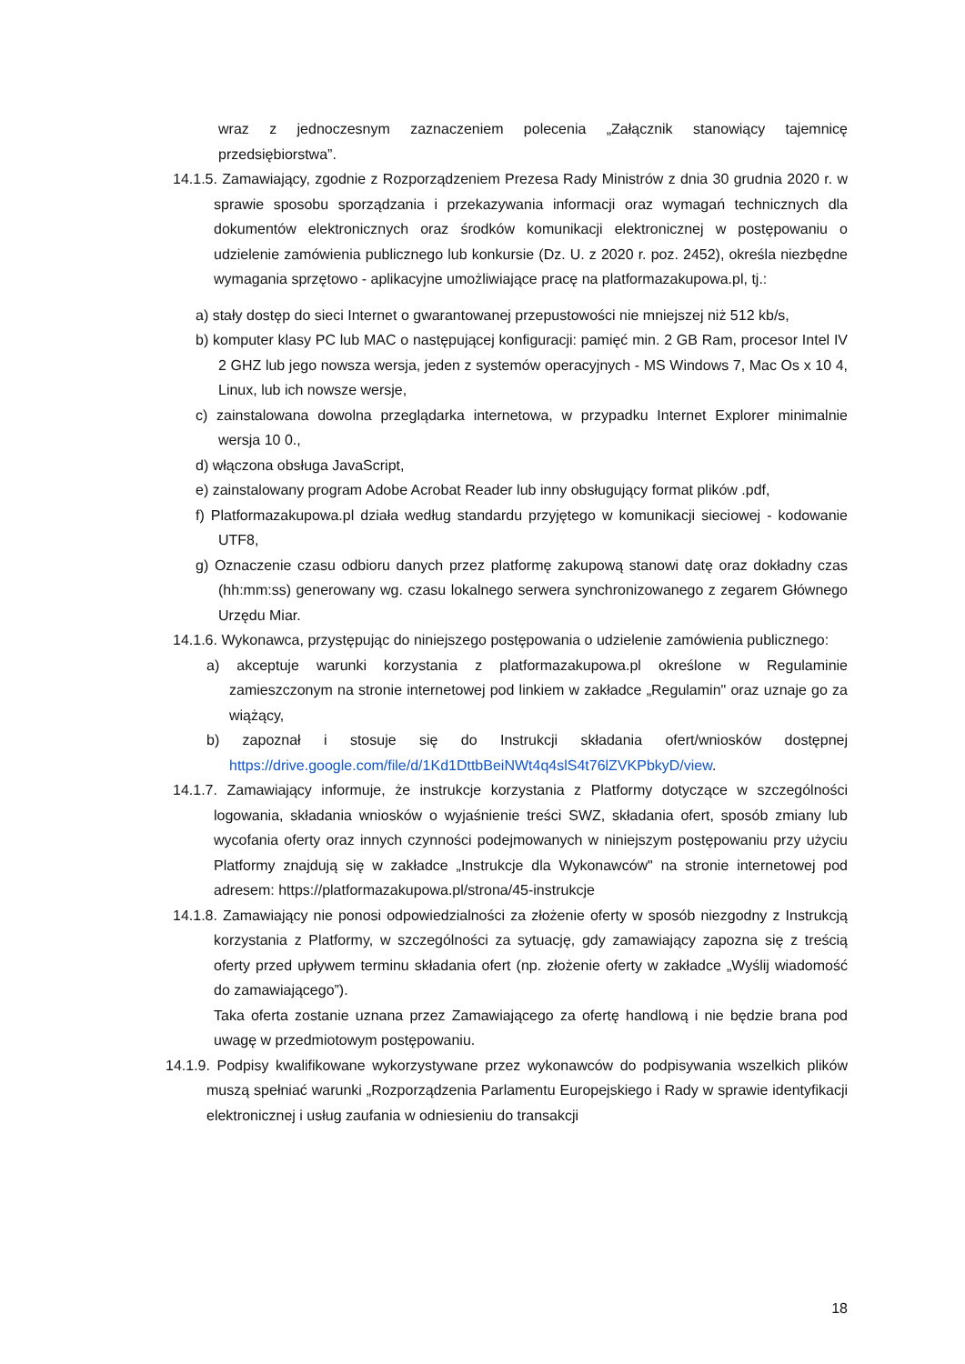wraz z jednoczesnym zaznaczeniem polecenia „Załącznik stanowiący tajemnicę przedsiębiorstwa”.
14.1.5. Zamawiający, zgodnie z Rozporządzeniem Prezesa Rady Ministrów z dnia 30 grudnia 2020 r. w sprawie sposobu sporządzania i przekazywania informacji oraz wymagań technicznych dla dokumentów elektronicznych oraz środków komunikacji elektronicznej w postępowaniu o udzielenie zamówienia publicznego lub konkursie (Dz. U. z 2020 r. poz. 2452), określa niezbędne wymagania sprzętowo - aplikacyjne umożliwiające pracę na platformazakupowa.pl, tj.:
a) stały dostęp do sieci Internet o gwarantowanej przepustowości nie mniejszej niż 512 kb/s,
b) komputer klasy PC lub MAC o następującej konfiguracji: pamięć min. 2 GB Ram, procesor Intel IV 2 GHZ lub jego nowsza wersja, jeden z systemów operacyjnych - MS Windows 7, Mac Os x 10 4, Linux, lub ich nowsze wersje,
c) zainstalowana dowolna przeglądarka internetowa, w przypadku Internet Explorer minimalnie wersja 10 0.,
d) włączona obsługa JavaScript,
e) zainstalowany program Adobe Acrobat Reader lub inny obsługujący format plików .pdf,
f) Platformazakupowa.pl działa według standardu przyjętego w komunikacji sieciowej - kodowanie UTF8,
g) Oznaczenie czasu odbioru danych przez platformę zakupową stanowi datę oraz dokładny czas (hh:mm:ss) generowany wg. czasu lokalnego serwera synchronizowanego z zegarem Głównego Urzędu Miar.
14.1.6. Wykonawca, przystępując do niniejszego postępowania o udzielenie zamówienia publicznego:
a) akceptuje warunki korzystania z platformazakupowa.pl określone w Regulaminie zamieszczonym na stronie internetowej pod linkiem w zakładce „Regulamin" oraz uznaje go za wiążący,
b) zapoznał i stosuje się do Instrukcji składania ofert/wniosków dostępnej https://drive.google.com/file/d/1Kd1DttbBeiNWt4q4slS4t76lZVKPbkyD/view.
14.1.7. Zamawiający informuje, że instrukcje korzystania z Platformy dotyczące w szczególności logowania, składania wniosków o wyjaśnienie treści SWZ, składania ofert, sposób zmiany lub wycofania oferty oraz innych czynności podejmowanych w niniejszym postępowaniu przy użyciu Platformy znajdują się w zakładce „Instrukcje dla Wykonawców" na stronie internetowej pod adresem: https://platformazakupowa.pl/strona/45-instrukcje
14.1.8. Zamawiający nie ponosi odpowiedzialności za złożenie oferty w sposób niezgodny z Instrukcją korzystania z Platformy, w szczególności za sytuację, gdy zamawiający zapozna się z treścią oferty przed upływem terminu składania ofert (np. złożenie oferty w zakładce „Wyślij wiadomość do zamawiającego”).
Taka oferta zostanie uznana przez Zamawiającego za ofertę handlową i nie będzie brana pod uwagę w przedmiotowym postępowaniu.
14.1.9. Podpisy kwalifikowane wykorzystywane przez wykonawców do podpisywania wszelkich plików muszą spełniać warunki „Rozporządzenia Parlamentu Europejskiego i Rady w sprawie identyfikacji elektronicznej i usług zaufania w odniesieniu do transakcji
18